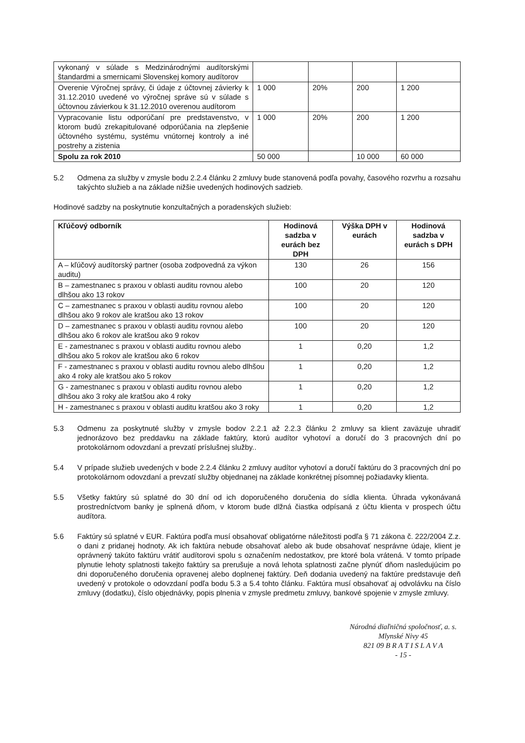| vykonaný v súlade s Medzinárodnými audítorskými štandardmi a smernicami Slovenskej komory audítorov | | | | |
| Overenie Výročnej správy, či údaje z účtovnej závierky k 31.12.2010 uvedené vo výročnej správe sú v súlade s účtovnou závierkou k 31.12.2010 overenou audítorom | 1 000 | 20% | 200 | 1 200 |
| Vypracovanie listu odporúčaní pre predstavenstvo, v ktorom budú zrekapitulované odporúčania na zlepšenie účtovného systému, systému vnútornej kontroly a iné postrehy a zistenia | 1 000 | 20% | 200 | 1 200 |
| Spolu za rok 2010 | 50 000 | | 10 000 | 60 000 |
5.2 Odmena za služby v zmysle bodu 2.2.4 článku 2 zmluvy bude stanovená podľa povahy, časového rozvrhu a rozsahu takýchto služieb a na základe nižšie uvedených hodinových sadzieb.
Hodinové sadzby na poskytnutie konzultačných a poradenských služieb:
| Kľúčový odborník | Hodinová sadzba v eurách bez DPH | Výška DPH v eurách | Hodinová sadzba v eurách s DPH |
| --- | --- | --- | --- |
| A – kľúčový audítorský partner (osoba zodpovedná za výkon auditu) | 130 | 26 | 156 |
| B – zamestnanec s praxou v oblasti auditu rovnou alebo dlhšou ako 13 rokov | 100 | 20 | 120 |
| C – zamestnanec s praxou v oblasti auditu rovnou alebo dlhšou ako 9 rokov ale kratšou ako 13 rokov | 100 | 20 | 120 |
| D – zamestnanec s praxou v oblasti auditu rovnou alebo dlhšou ako 6 rokov ale kratšou ako 9 rokov | 100 | 20 | 120 |
| E - zamestnanec s praxou v oblasti auditu rovnou alebo dlhšou ako 5 rokov ale kratšou ako 6 rokov | 1 | 0,20 | 1,2 |
| F - zamestnanec s praxou v oblasti auditu rovnou alebo dlhšou ako 4 roky ale kratšou ako 5 rokov | 1 | 0,20 | 1,2 |
| G - zamestnanec s praxou v oblasti auditu rovnou alebo dlhšou ako 3 roky ale kratšou ako 4 roky | 1 | 0,20 | 1,2 |
| H - zamestnanec s praxou v oblasti auditu kratšou ako 3 roky | 1 | 0,20 | 1,2 |
5.3 Odmenu za poskytnuté služby v zmysle bodov 2.2.1 až 2.2.3 článku 2 zmluvy sa klient zaväzuje uhradiť jednorázovo bez preddavku na základe faktúry, ktorú audítor vyhotoví a doručí do 3 pracovných dní po protokolárnom odovzdaní a prevzatí príslušnej služby..
5.4 V prípade služieb uvedených v bode 2.2.4 článku 2 zmluvy audítor vyhotoví a doručí faktúru do 3 pracovných dní po protokolárnom odovzdaní a prevzatí služby objednanej na základe konkrétnej písomnej požiadavky klienta.
5.5 Všetky faktúry sú splatné do 30 dní od ich doporučeného doručenia do sídla klienta. Úhrada vykonávaná prostredníctvom banky je splnená dňom, v ktorom bude dlžná čiastka odpísaná z účtu klienta v prospech účtu audítora.
5.6 Faktúry sú splatné v EUR. Faktúra podľa musí obsahovať obligatórne náležitosti podľa § 71 zákona č. 222/2004 Z.z. o dani z pridanej hodnoty. Ak ich faktúra nebude obsahovať alebo ak bude obsahovať nesprávne údaje, klient je oprávnený takúto faktúru vrátiť audítorovi spolu s označením nedostatkov, pre ktoré bola vrátená. V tomto prípade plynutie lehoty splatnosti takejto faktúry sa prerušuje a nová lehota splatnosti začne plynúť dňom nasledujúcim po dni doporučeného doručenia opravenej alebo doplnenej faktúry. Deň dodania uvedený na faktúre predstavuje deň uvedený v protokole o odovzdaní podľa bodu 5.3 a 5.4 tohto článku. Faktúra musí obsahovať aj odvolávku na číslo zmluvy (dodatku), číslo objednávky, popis plnenia v zmysle predmetu zmluvy, bankové spojenie v zmysle zmluvy.
Národná diaľničná spoločnosť, a. s.
Mlynské Nivy 45
821 09 B R A T I S L A V A
- 15 -